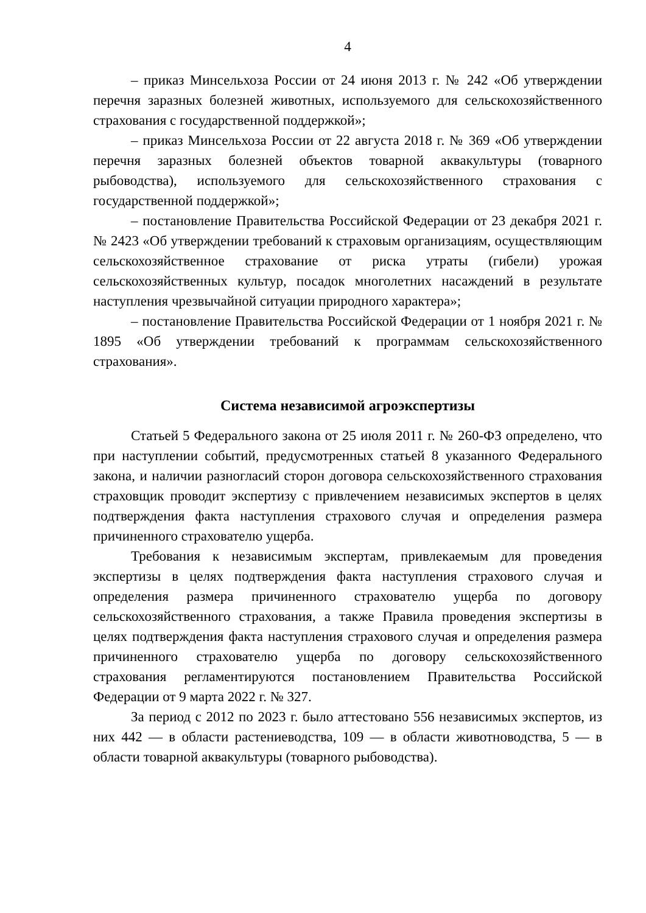4
– приказ Минсельхоза России от 24 июня 2013 г. № 242 «Об утверждении перечня заразных болезней животных, используемого для сельскохозяйственного страхования с государственной поддержкой»;
– приказ Минсельхоза России от 22 августа 2018 г. № 369 «Об утверждении перечня заразных болезней объектов товарной аквакультуры (товарного рыбоводства), используемого для сельскохозяйственного страхования с государственной поддержкой»;
– постановление Правительства Российской Федерации от 23 декабря 2021 г. № 2423 «Об утверждении требований к страховым организациям, осуществляющим сельскохозяйственное страхование от риска утраты (гибели) урожая сельскохозяйственных культур, посадок многолетних насаждений в результате наступления чрезвычайной ситуации природного характера»;
– постановление Правительства Российской Федерации от 1 ноября 2021 г. № 1895 «Об утверждении требований к программам сельскохозяйственного страхования».
Система независимой агроэкспертизы
Статьей 5 Федерального закона от 25 июля 2011 г. № 260-ФЗ определено, что при наступлении событий, предусмотренных статьей 8 указанного Федерального закона, и наличии разногласий сторон договора сельскохозяйственного страхования страховщик проводит экспертизу с привлечением независимых экспертов в целях подтверждения факта наступления страхового случая и определения размера причиненного страхователю ущерба.
Требования к независимым экспертам, привлекаемым для проведения экспертизы в целях подтверждения факта наступления страхового случая и определения размера причиненного страхователю ущерба по договору сельскохозяйственного страхования, а также Правила проведения экспертизы в целях подтверждения факта наступления страхового случая и определения размера причиненного страхователю ущерба по договору сельскохозяйственного страхования регламентируются постановлением Правительства Российской Федерации от 9 марта 2022 г. № 327.
За период с 2012 по 2023 г. было аттестовано 556 независимых экспертов, из них 442 — в области растениеводства, 109 — в области животноводства, 5 — в области товарной аквакультуры (товарного рыбоводства).